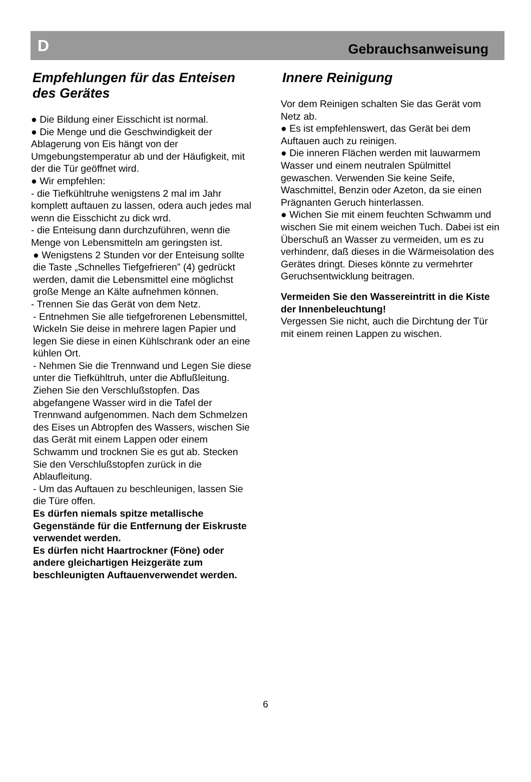D Gebrauchsanweisung
Empfehlungen für das Enteisen des Gerätes
● Die Bildung einer Eisschicht ist normal.
● Die Menge und die Geschwindigkeit der Ablagerung von Eis hängt von der Umgebungstemperatur ab und der Häufigkeit, mit der die Tür geöffnet wird.
● Wir empfehlen:
- die Tiefkühltruhe wenigstens 2 mal im Jahr komplett auftauen zu lassen, odera auch jedes mal wenn die Eisschicht zu dick wrd.
- die Enteisung dann durchzuführen, wenn die Menge von Lebensmitteln am geringsten ist.
● Wenigstens 2 Stunden vor der Enteisung sollte die Taste „Schnelles Tiefgefrieren” (4) gedrückt werden, damit die Lebensmittel eine möglichst große Menge an Kälte aufnehmen können.
- Trennen Sie das Gerät von dem Netz.
- Entnehmen Sie alle tiefgefrorenen Lebensmittel, Wickeln Sie deise in mehrere lagen Papier und legen Sie diese in einen Kühlschrank oder an eine kühlen Ort.
- Nehmen Sie die Trennwand und Legen Sie diese unter die Tiefkühltruh, unter die Abflußleitung. Ziehen Sie den Verschlußstopfen. Das abgefangene Wasser wird in die Tafel der Trennwand aufgenommen. Nach dem Schmelzen des Eises un Abtropfen des Wassers, wischen Sie das Gerät mit einem Lappen oder einem Schwamm und trocknen Sie es gut ab. Stecken Sie den Verschlußstopfen zurück in die Ablaufleitung.
- Um das Auftauen zu beschleunigen, lassen Sie die Türe offen.
Es dürfen niemals spitze metallische Gegenstände für die Entfernung der Eiskruste verwendet werden.
Es dürfen nicht Haartrockner (Föne) oder andere gleichartigen Heizgeräte zum beschleunigten Auftauenverwendet werden.
Innere Reinigung
Vor dem Reinigen schalten Sie das Gerät vom Netz ab.
● Es ist empfehlenswert, das Gerät bei dem Auftauen auch zu reinigen.
● Die inneren Flächen werden mit lauwarmem Wasser und einem neutralen Spülmittel gewaschen. Verwenden Sie keine Seife, Waschmittel, Benzin oder Azeton, da sie einen Prägnanten Geruch hinterlassen.
● Wichen Sie mit einem feuchten Schwamm und wischen Sie mit einem weichen Tuch. Dabei ist ein Überschuß an Wasser zu vermeiden, um es zu verhindenr, daß dieses in die Wärmeisolation des Gerätes dringt. Dieses könnte zu vermehrter Geruchsentwicklung beitragen.
Vermeiden Sie den Wassereintritt in die Kiste der Innenbeleuchtung!
Vergessen Sie nicht, auch die Dirchtung der Tür mit einem reinen Lappen zu wischen.
6